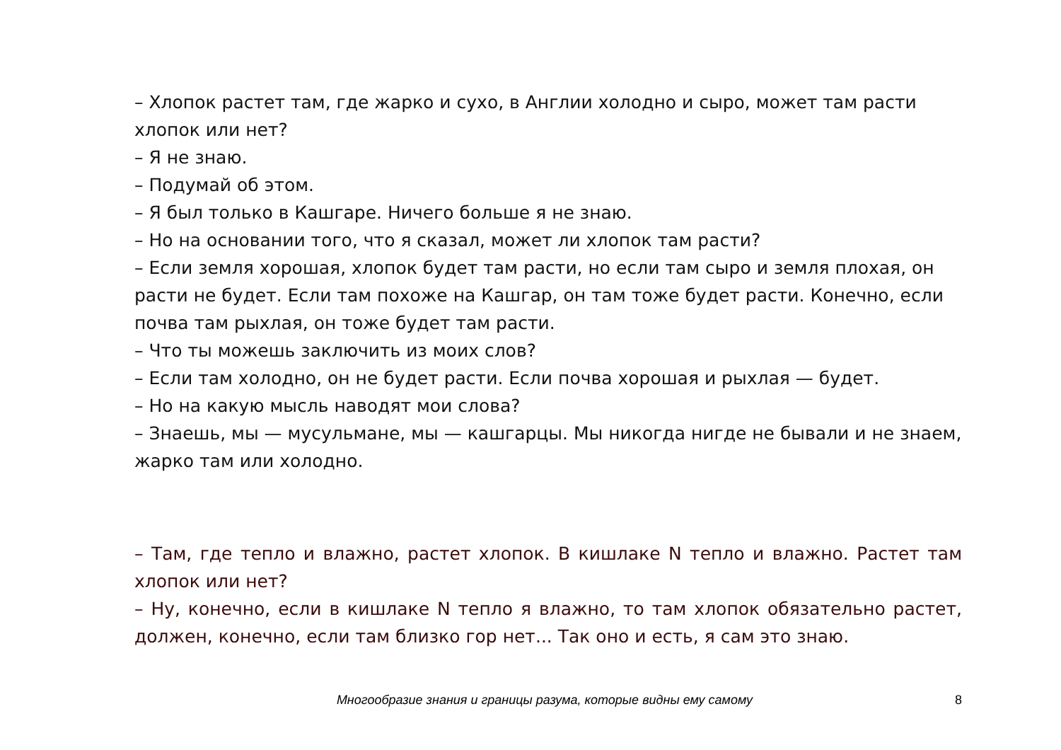– Хлопок растет там, где жарко и сухо, в Англии холодно и сыро, может там расти хлопок или нет?
– Я не знаю.
– Подумай об этом.
– Я был только в Кашгаре. Ничего больше я не знаю.
– Но на основании того, что я сказал, может ли хлопок там расти?
– Если земля хорошая, хлопок будет там расти, но если там сыро и земля плохая, он расти не будет. Если там похоже на Кашгар, он там тоже будет расти. Конечно, если почва там рыхлая, он тоже будет там расти.
– Что ты можешь заключить из моих слов?
– Если там холодно, он не будет расти. Если почва хорошая и рыхлая — будет.
– Но на какую мысль наводят мои слова?
– Знаешь, мы — мусульмане, мы — кашгарцы. Мы никогда нигде не бывали и не знаем, жарко там или холодно.
– Там, где тепло и влажно, растет хлопок. В кишлаке N тепло и влажно. Растет там хлопок или нет?
– Ну, конечно, если в кишлаке N тепло я влажно, то там хлопок обязательно растет, должен, конечно, если там близко гор нет... Так оно и есть, я сам это знаю.
Многообразие знания и границы разума, которые видны ему самому 8